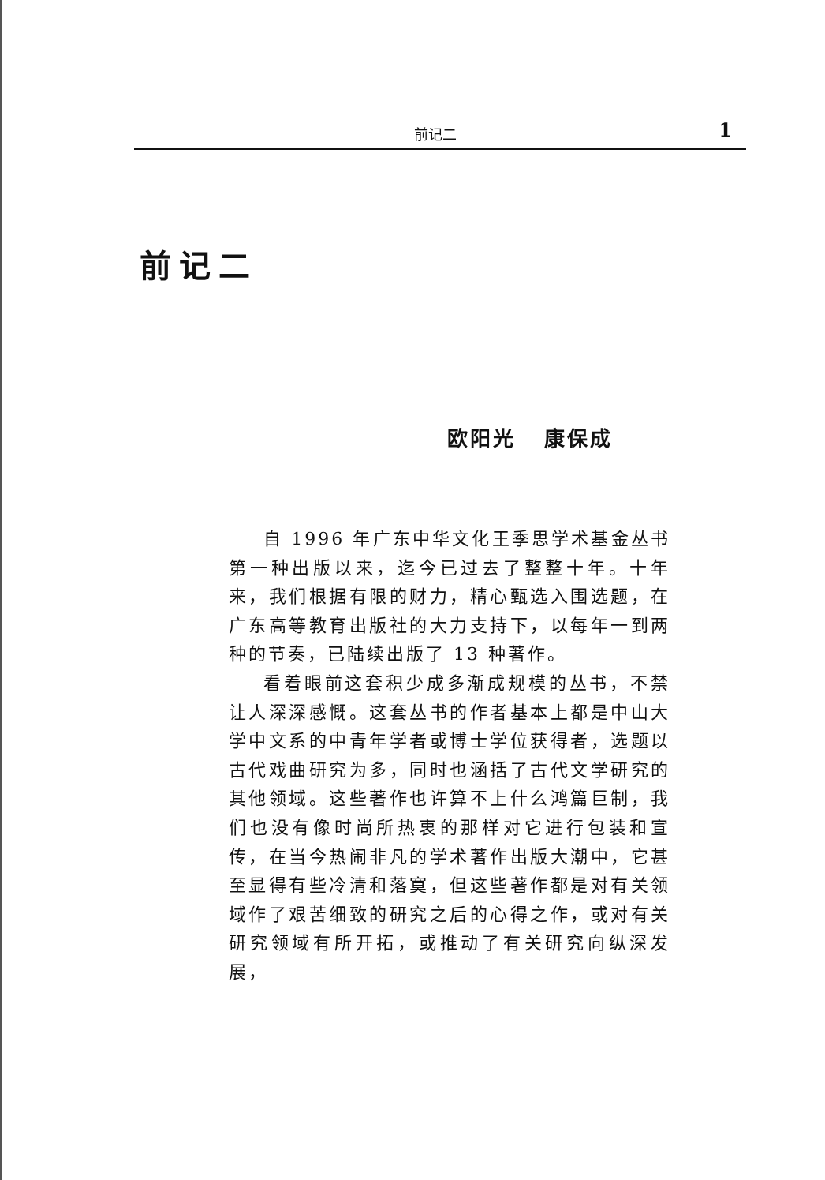前记二 1
前记二
欧阳光 康保成
自 1996 年广东中华文化王季思学术基金丛书第一种出版以来，迄今已过去了整整十年。十年来，我们根据有限的财力，精心甄选入围选题，在广东高等教育出版社的大力支持下，以每年一到两种的节奏，已陆续出版了 13 种著作。
看着眼前这套积少成多渐成规模的丛书，不禁让人深深感慨。这套丛书的作者基本上都是中山大学中文系的中青年学者或博士学位获得者，选题以古代戏曲研究为多，同时也涵括了古代文学研究的其他领域。这些著作也许算不上什么鸿篇巨制，我们也没有像时尚所热衷的那样对它进行包装和宣传，在当今热闹非凡的学术著作出版大潮中，它甚至显得有些冷清和落寞，但这些著作都是对有关领域作了艰苦细致的研究之后的心得之作，或对有关研究领域有所开拓，或推动了有关研究向纵深发展，